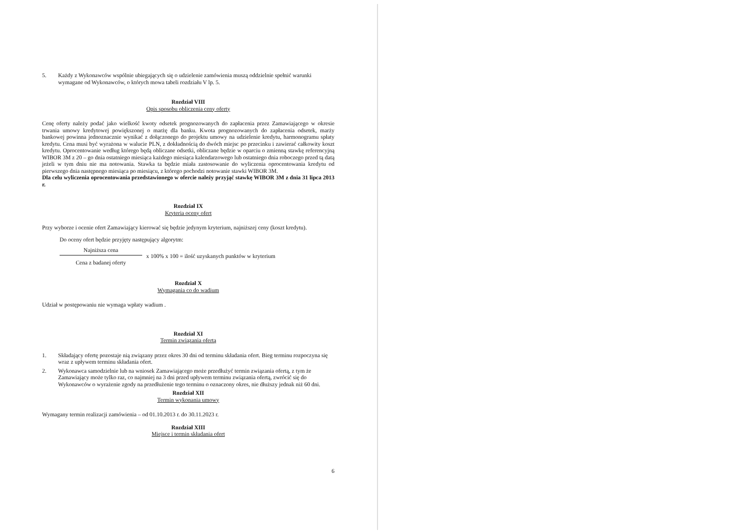5. Każdy z Wykonawców wspólnie ubiegających się o udzielenie zamówienia muszą oddzielnie spełnić warunki wymagane od Wykonawców, o których mowa tabeli rozdziału V lp. 5.
Rozdział VIII
Opis sposobu obliczenia ceny oferty
Cenę oferty należy podać jako wielkość kwoty odsetek prognozowanych do zapłacenia przez Zamawiającego w okresie trwania umowy kredytowej powiększonej o marżę dla banku. Kwota prognozowanych do zapłacenia odsetek, marży bankowej powinna jednoznacznie wynikać z dołączonego do projektu umowy na udzielenie kredytu, harmonogramu spłaty kredytu. Cena musi być wyrażona w walucie PLN, z dokładnością do dwóch miejsc po przecinku i zawierać całkowity koszt kredytu. Oprocentowanie według którego będą obliczane odsetki, obliczane będzie w oparciu o zmienną stawkę referencyjną WIBOR 3M z 20 – go dnia ostatniego miesiąca każdego miesiąca kalendarzowego lub ostatniego dnia roboczego przed tą datą jeżeli w tym dniu nie ma notowania. Stawka ta będzie miała zastosowanie do wyliczenia oprocentowania kredytu od pierwszego dnia następnego miesiąca po miesiącu, z którego pochodzi notowanie stawki WIBOR 3M.
Dla celu wyliczenia oprocentowania przedstawionego w ofercie należy przyjąć stawkę WIBOR 3M z dnia 31 lipca 2013 r.
Rozdział IX
Kryteria oceny ofert
Przy wyborze i ocenie ofert Zamawiający kierować się będzie jedynym kryterium, najniższej ceny (koszt kredytu).
Do oceny ofert będzie przyjęty następujący algorytm:
Najniższa cena
Cena z badanej oferty
x 100% x 100 = ilość uzyskanych punktów w kryterium
Rozdział X
Wymagania co do wadium
Udział w postępowaniu nie wymaga wpłaty wadium .
Rozdział XI
Termin związania ofertą
1. Składający ofertę pozostaje nią związany przez okres 30 dni od terminu składania ofert. Bieg terminu rozpoczyna się wraz z upływem terminu składania ofert.
2. Wykonawca samodzielnie lub na wniosek Zamawiającego może przedłużyć termin związania ofertą, z tym że Zamawiający może tylko raz, co najmniej na 3 dni przed upływem terminu związania ofertą, zwrócić się do Wykonawców o wyrażenie zgody na przedłużenie tego terminu o oznaczony okres, nie dłuższy jednak niż 60 dni.
Rozdział XII
Termin wykonania umowy
Wymagany termin realizacji zamówienia – od 01.10.2013 r. do 30.11.2023 r.
Rozdział XIII
Miejsce i termin składania ofert
6